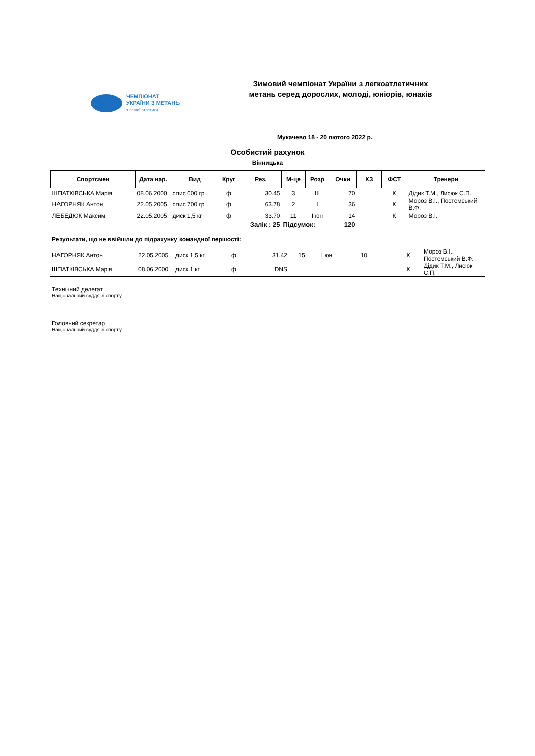ЧЕМПІОНАТ
УКРАЇНИ З МЕТАНЬ
з легкої атлетики
Зимовий чемпіонат України з легкоатлетичних метань серед дорослих, молоді, юніорів, юнаків
Мукачево 18 - 20 лютого 2022 р.
Особистий рахунок
Вінницька
| Спортсмен | Дата нар. | Вид | Круг | Рез. | М-це | Розр | Очки | КЗ | ФСТ | Тренери |
| --- | --- | --- | --- | --- | --- | --- | --- | --- | --- | --- |
| ШПАТКІВСЬКА Марія | 08.06.2000 | спис 600 гр | ф | 30.45 | 3 | III | 70 | | К | Дідик Т.М., Лисюк С.П. |
| НАГОРНЯК Антон | 22.05.2005 | спис 700 гр | ф | 63.78 | 2 | I | 36 | | К | Мороз В.І., Постемський В.Ф. |
| ЛЕБЕДЮК Максим | 22.05.2005 | диск 1,5 кг | ф | 33.70 | 11 | I юн | 14 | | К | Мороз В.І. |
| Залік : 25 | | | | | Підсумок: | | 120 | | | |
Результати, що не ввійшли до підрахунку командної першості:
| НАГОРНЯК Антон | 22.05.2005 | диск 1,5 кг | ф | 31.42 | 15 | I юн | 10 | | К | Мороз В.І., Постемський В.Ф. |
| ШПАТКІВСЬКА Марія | 08.06.2000 | диск 1 кг | ф | DNS | | | | | К | Дідик Т.М., Лисюк С.П. |
Технічний делегат
Національний суддя зі спорту
Головний секретар
Національний суддя зі спорту